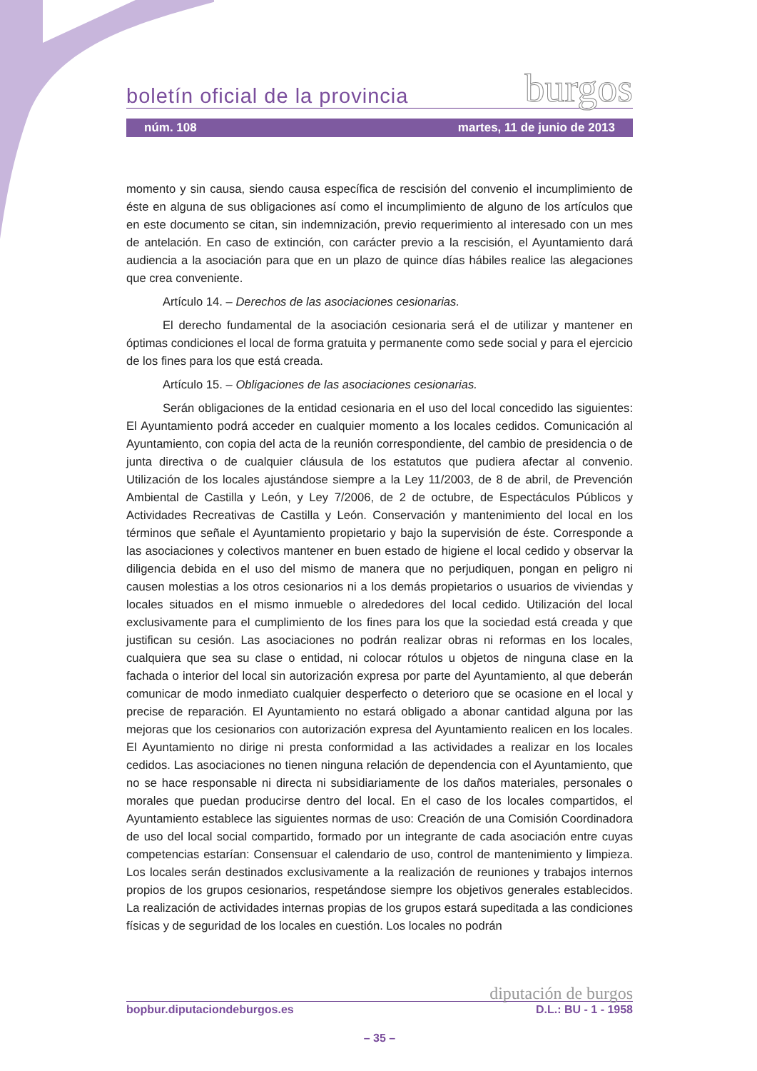boletín oficial de la provincia burgos
núm. 108 martes, 11 de junio de 2013
momento y sin causa, siendo causa específica de rescisión del convenio el incumplimiento de éste en alguna de sus obligaciones así como el incumplimiento de alguno de los artículos que en este documento se citan, sin indemnización, previo requerimiento al interesado con un mes de antelación. En caso de extinción, con carácter previo a la rescisión, el Ayuntamiento dará audiencia a la asociación para que en un plazo de quince días hábiles realice las alegaciones que crea conveniente.
Artículo 14. – Derechos de las asociaciones cesionarias.
El derecho fundamental de la asociación cesionaria será el de utilizar y mantener en óptimas condiciones el local de forma gratuita y permanente como sede social y para el ejercicio de los fines para los que está creada.
Artículo 15. – Obligaciones de las asociaciones cesionarias.
Serán obligaciones de la entidad cesionaria en el uso del local concedido las siguientes: El Ayuntamiento podrá acceder en cualquier momento a los locales cedidos. Comunicación al Ayuntamiento, con copia del acta de la reunión correspondiente, del cambio de presidencia o de junta directiva o de cualquier cláusula de los estatutos que pudiera afectar al convenio. Utilización de los locales ajustándose siempre a la Ley 11/2003, de 8 de abril, de Prevención Ambiental de Castilla y León, y Ley 7/2006, de 2 de octubre, de Espectáculos Públicos y Actividades Recreativas de Castilla y León. Conservación y mantenimiento del local en los términos que señale el Ayuntamiento propietario y bajo la supervisión de éste. Corresponde a las asociaciones y colectivos mantener en buen estado de higiene el local cedido y observar la diligencia debida en el uso del mismo de manera que no perjudiquen, pongan en peligro ni causen molestias a los otros cesionarios ni a los demás propietarios o usuarios de viviendas y locales situados en el mismo inmueble o alrededores del local cedido. Utilización del local exclusivamente para el cumplimiento de los fines para los que la sociedad está creada y que justifican su cesión. Las asociaciones no podrán realizar obras ni reformas en los locales, cualquiera que sea su clase o entidad, ni colocar rótulos u objetos de ninguna clase en la fachada o interior del local sin autorización expresa por parte del Ayuntamiento, al que deberán comunicar de modo inmediato cualquier desperfecto o deterioro que se ocasione en el local y precise de reparación. El Ayuntamiento no estará obligado a abonar cantidad alguna por las mejoras que los cesionarios con autorización expresa del Ayuntamiento realicen en los locales. El Ayuntamiento no dirige ni presta conformidad a las actividades a realizar en los locales cedidos. Las asociaciones no tienen ninguna relación de dependencia con el Ayuntamiento, que no se hace responsable ni directa ni subsidiariamente de los daños materiales, personales o morales que puedan producirse dentro del local. En el caso de los locales compartidos, el Ayuntamiento establece las siguientes normas de uso: Creación de una Comisión Coordinadora de uso del local social compartido, formado por un integrante de cada asociación entre cuyas competencias estarían: Consensuar el calendario de uso, control de mantenimiento y limpieza. Los locales serán destinados exclusivamente a la realización de reuniones y trabajos internos propios de los grupos cesionarios, respetándose siempre los objetivos generales establecidos. La realización de actividades internas propias de los grupos estará supeditada a las condiciones físicas y de seguridad de los locales en cuestión. Los locales no podrán
diputación de burgos
bopbur.diputaciondeburgos.es D.L.: BU - 1 - 1958
– 35 –